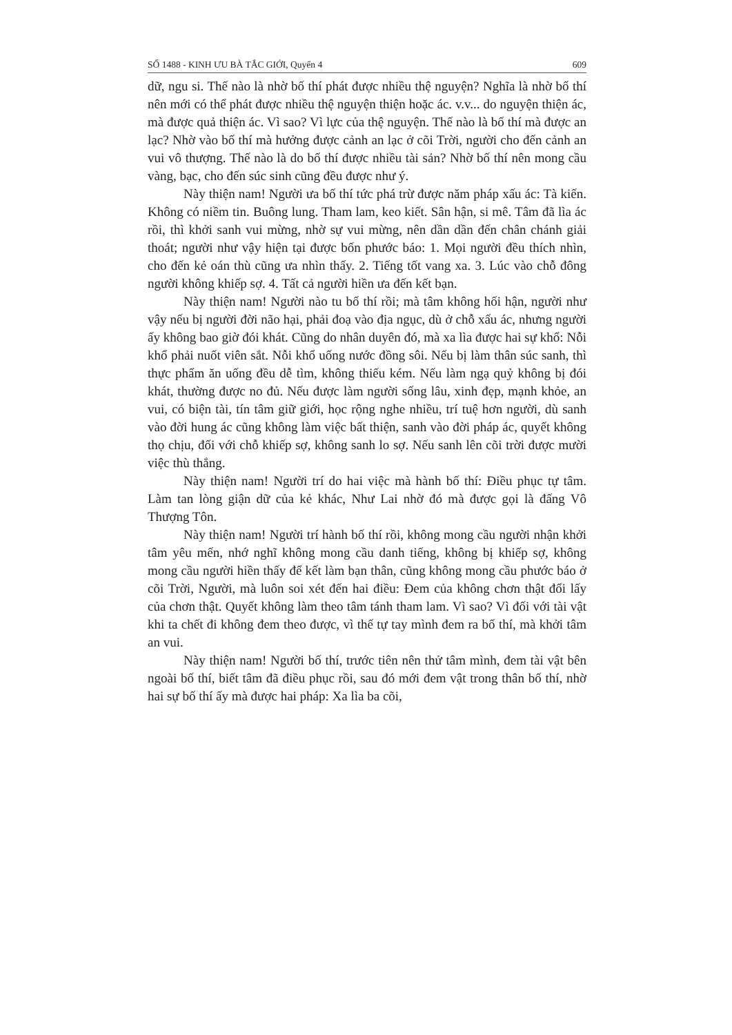SỐ 1488 - KINH ƯU BÀ TẮC GIỚI, Quyển 4 609
dữ, ngu si. Thế nào là nhờ bố thí phát được nhiều thệ nguyện? Nghĩa là nhờ bố thí nên mới có thể phát được nhiều thệ nguyện thiện hoặc ác. v.v... do nguyện thiện ác, mà được quả thiện ác. Vì sao? Vì lực của thệ nguyện. Thế nào là bố thí mà được an lạc? Nhờ vào bố thí mà hưởng được cảnh an lạc ở cõi Trời, người cho đến cảnh an vui vô thượng. Thế nào là do bố thí được nhiều tài sản? Nhờ bố thí nên mong cầu vàng, bạc, cho đến súc sinh cũng đều được như ý.
Này thiện nam! Người ưa bố thí tức phá trừ được năm pháp xấu ác: Tà kiến. Không có niềm tin. Buông lung. Tham lam, keo kiết. Sân hận, si mê. Tâm đã lìa ác rồi, thì khởi sanh vui mừng, nhờ sự vui mừng, nên dần dần đến chân chánh giải thoát; người như vậy hiện tại được bốn phước báo: 1. Mọi người đều thích nhìn, cho đến kẻ oán thù cũng ưa nhìn thấy. 2. Tiếng tốt vang xa. 3. Lúc vào chỗ đông người không khiếp sợ. 4. Tất cả người hiền ưa đến kết bạn.
Này thiện nam! Người nào tu bố thí rồi; mà tâm không hối hận, người như vậy nếu bị người đời não hại, phải đoạ vào địa ngục, dù ở chỗ xấu ác, nhưng người ấy không bao giờ đói khát. Cũng do nhân duyên đó, mà xa lìa được hai sự khổ: Nỗi khổ phải nuốt viên sắt. Nỗi khổ uống nước đồng sôi. Nếu bị làm thân súc sanh, thì thực phẩm ăn uống đều dễ tìm, không thiếu kém. Nếu làm ngạ quỷ không bị đói khát, thường được no đủ. Nếu được làm người sống lâu, xinh đẹp, mạnh khỏe, an vui, có biện tài, tín tâm giữ giới, học rộng nghe nhiều, trí tuệ hơn người, dù sanh vào đời hung ác cũng không làm việc bất thiện, sanh vào đời pháp ác, quyết không thọ chịu, đối với chỗ khiếp sợ, không sanh lo sợ. Nếu sanh lên cõi trời được mười việc thù thắng.
Này thiện nam! Người trí do hai việc mà hành bố thí: Điều phục tự tâm. Làm tan lòng giận dữ của kẻ khác, Như Lai nhờ đó mà được gọi là đấng Vô Thượng Tôn.
Này thiện nam! Người trí hành bố thí rồi, không mong cầu người nhận khởi tâm yêu mến, nhớ nghĩ không mong cầu danh tiếng, không bị khiếp sợ, không mong cầu người hiền thấy để kết làm bạn thân, cũng không mong cầu phước báo ở cõi Trời, Người, mà luôn soi xét đến hai điều: Đem của không chơn thật đổi lấy của chơn thật. Quyết không làm theo tâm tánh tham lam. Vì sao? Vì đối với tài vật khi ta chết đi không đem theo được, vì thế tự tay mình đem ra bố thí, mà khởi tâm an vui.
Này thiện nam! Người bố thí, trước tiên nên thử tâm mình, đem tài vật bên ngoài bố thí, biết tâm đã điều phục rồi, sau đó mới đem vật trong thân bố thí, nhờ hai sự bố thí ấy mà được hai pháp: Xa lìa ba cõi,